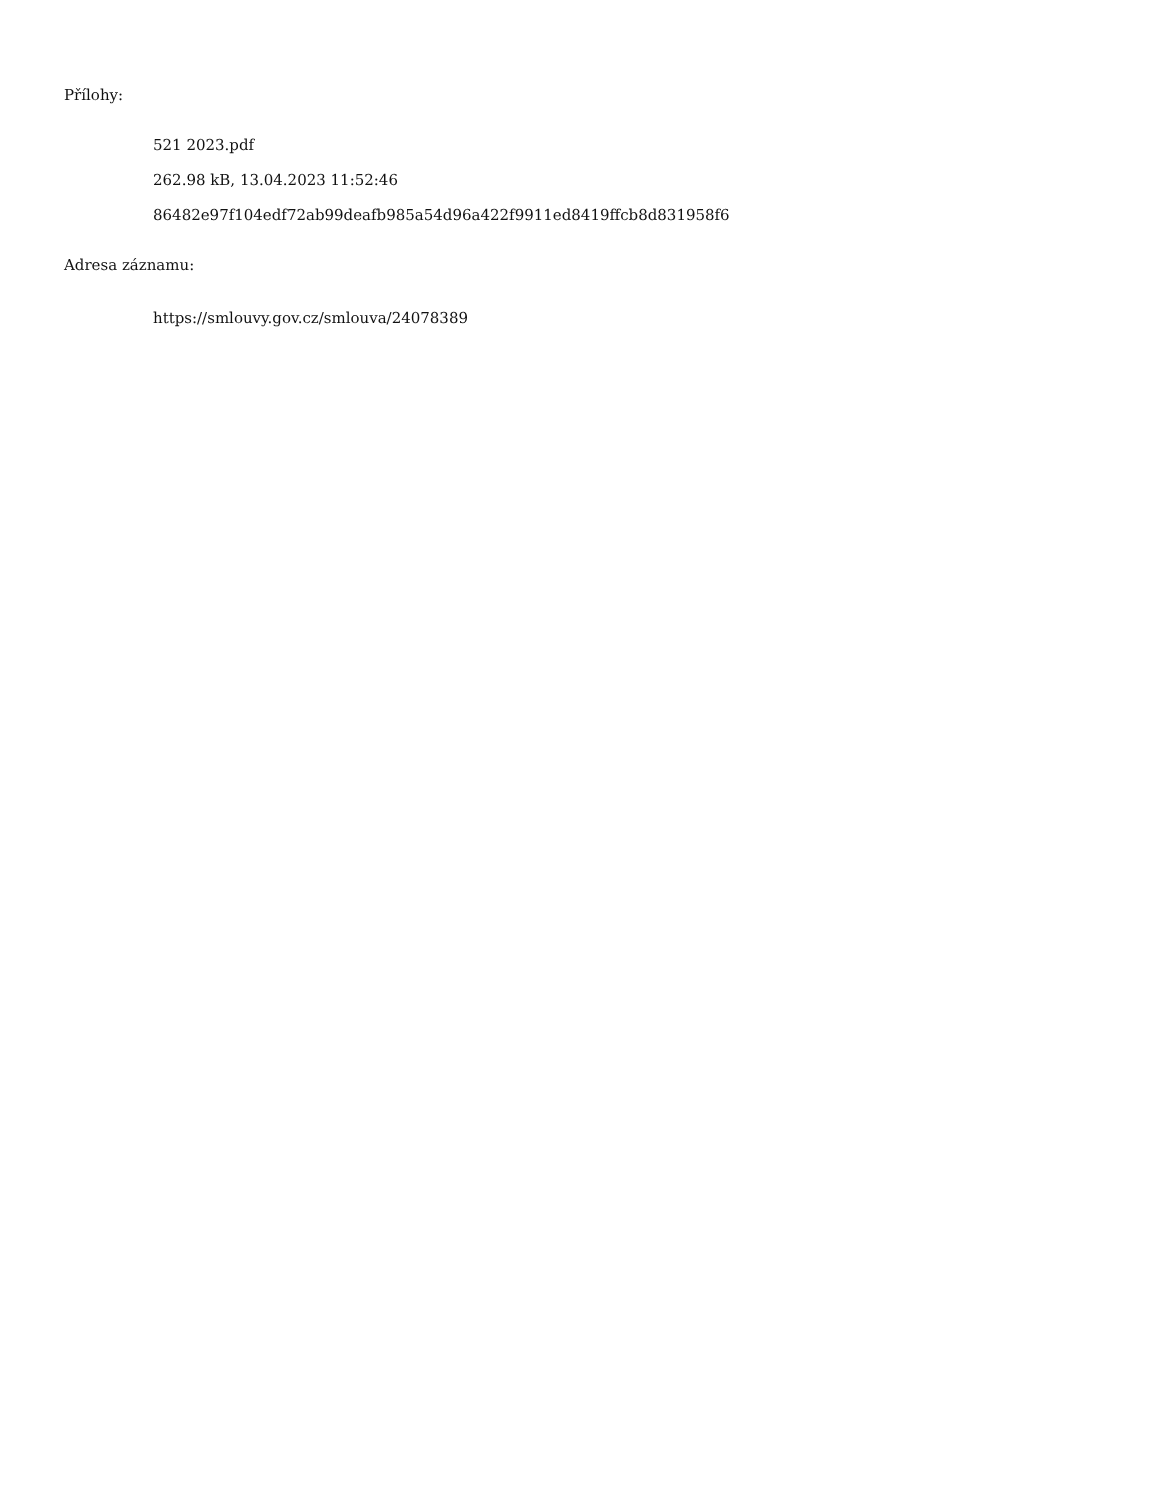Přílohy:
521 2023.pdf
262.98 kB, 13.04.2023 11:52:46
86482e97f104edf72ab99deafb985a54d96a422f9911ed8419ffcb8d831958f6
Adresa záznamu:
https://smlouvy.gov.cz/smlouva/24078389